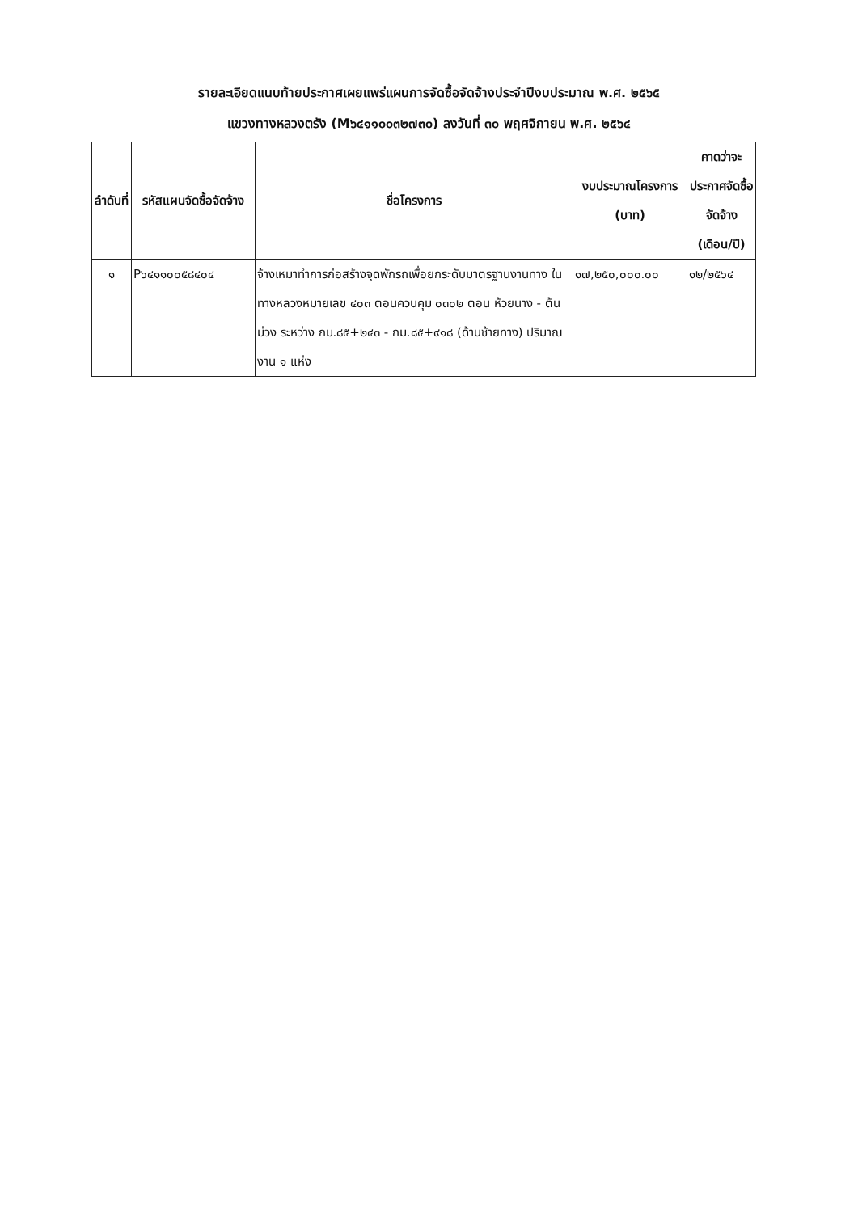รายละเอียดแนบท้ายประกาศเผยแพร่แผนการจัดซื้อจัดจ้างประจำปีงบประมาณ พ.ศ. ๒๕๖๕
แขวงทางหลวงตรัง (M๖๔๑๑๐๐๓๒๗๓๐) ลงวันที่ ๓๐ พฤศจิกายน พ.ศ. ๒๕๖๔
| ลำดับที่ | รหัสแผนจัดซื้อจัดจ้าง | ชื่อโครงการ | งบประมาณโครงการ (บาท) | คาดว่าจะประกาศจัดซื้อจัดจ้าง (เดือน/ปี) |
| --- | --- | --- | --- | --- |
| ๑ | P๖๔๑๑๐๐๕๘๔๐๔ | จ้างเหมาทำการก่อสร้างจุดพักรถเพื่อยกระดับมาตรฐานงานทาง ในทางหลวงหมายเลข ๔๐๓ ตอนควบคุม ๐๓๐๒ ตอน ห้วยนาง - ต้นม่วง ระหว่าง กม.๘๕+๒๔๓ - กม.๘๕+๙๑๘ (ด้านซ้ายทาง) ปริมาณงาน ๑ แห่ง | ๑๗,๒๕๐,๐๐๐.๐๐ | ๑๒/๒๕๖๔ |